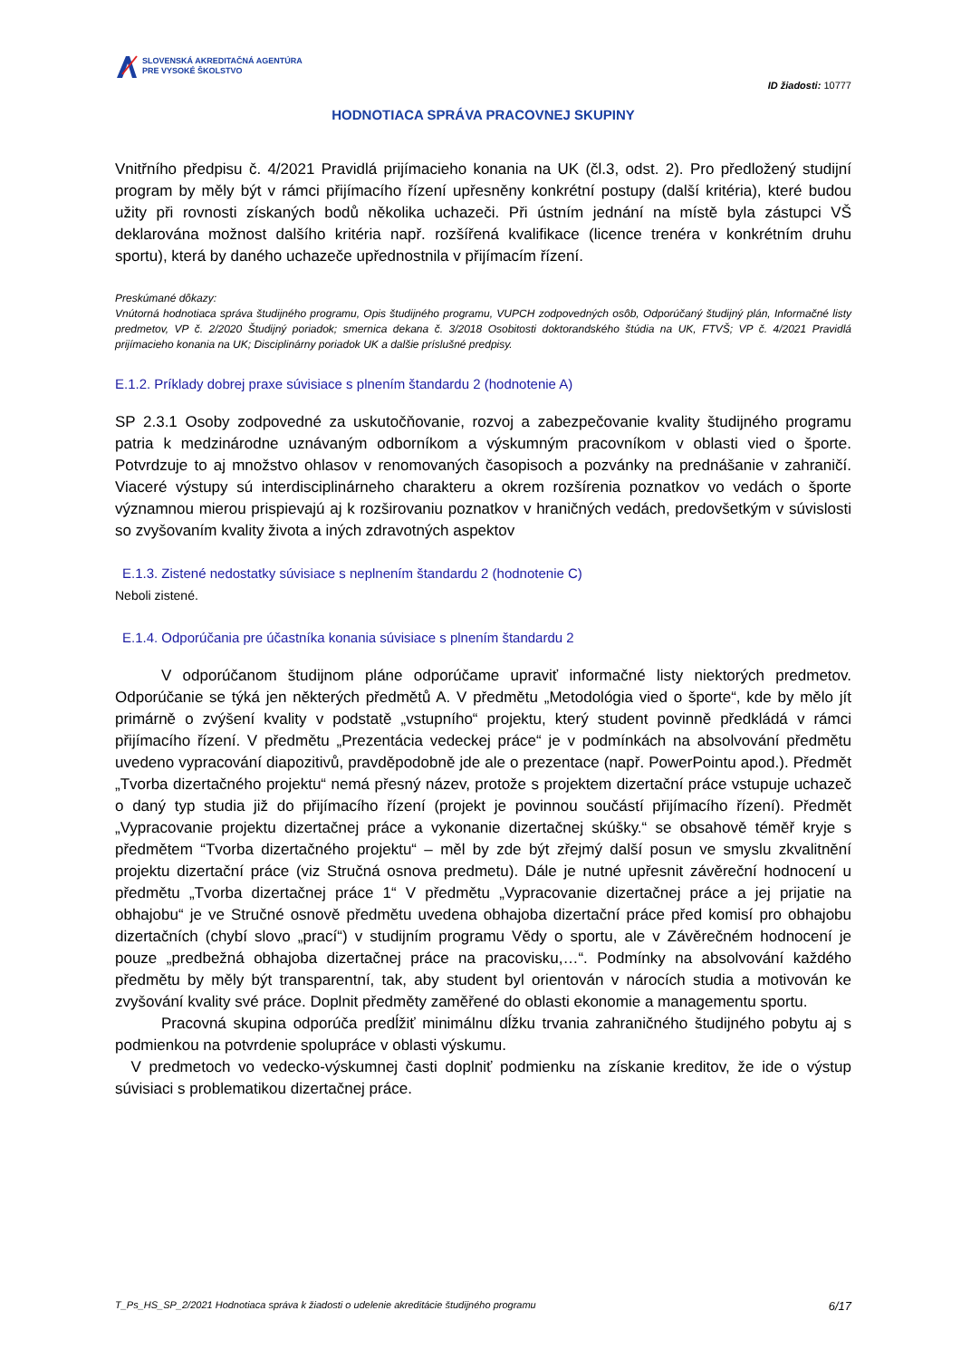SLOVENSKÁ AKREDITAČNÁ AGENTÚRA
PRE VYSOKÉ ŠKOLSTVO
ID žiadosti: 10777
HODNOTIACA SPRÁVA PRACOVNEJ SKUPINY
Vnitřního předpisu č. 4/2021 Pravidlá prijímacieho konania na UK (čl.3, odst. 2). Pro předložený studijní program by měly být v rámci přijímacího řízení upřesněny konkrétní postupy (další kritéria), které budou užity při rovnosti získaných bodů několika uchazeči. Při ústním jednání na místě byla zástupci VŠ deklarována možnost dalšího kritéria např. rozšířená kvalifikace (licence trenéra v konkrétním druhu sportu), která by daného uchazeče upřednostnila v přijímacím řízení.
Preskúmané dôkazy:
Vnútorná hodnotiaca správa študijného programu, Opis študijného programu, VUPCH zodpovedných osôb, Odporúčaný študijný plán, Informačné listy predmetov, VP č. 2/2020 Študijný poriadok; smernica dekana č. 3/2018 Osobitosti doktorandského štúdia na UK, FTVŠ; VP č. 4/2021 Pravidlá prijímacieho konania na UK; Disciplinárny poriadok UK a dalšie príslušné predpisy.
E.1.2. Príklady dobrej praxe súvisiace s plnením štandardu 2 (hodnotenie A)
SP 2.3.1 Osoby zodpovedné za uskutočňovanie, rozvoj a zabezpečovanie kvality študijného programu patria k medzinárodne uznávaným odborníkom a výskumným pracovníkom v oblasti vied o športe. Potvrdzuje to aj množstvo ohlasov v renomovaných časopisoch a pozvánky na prednášanie v zahraničí. Viaceré výstupy sú interdisciplinárneho charakteru a okrem rozšírenia poznatkov vo vedách o športe významnou mierou prispievajú aj k rozširovaniu poznatkov v hraničných vedách, predovšetkým v súvislosti so zvyšovaním kvality života a iných zdravotných aspektov
E.1.3. Zistené nedostatky súvisiace s neplnením štandardu 2 (hodnotenie C)
Neboli zistené.
E.1.4. Odporúčania pre účastníka konania súvisiace s plnením štandardu 2
   V odporúčanom študijnom pláne odporúčame upraviť informačné listy niektorých predmetov. Odporúčanie se týká jen některých předmětů A. V předmětu „Metodológia vied o športe“, kde by mělo jít primárně o zvýšení kvality v podstatě „vstupního“ projektu, který student povinně předkládá v rámci přijímacího řízení. V předmětu „Prezentácia vedeckej práce“ je v podmínkách na absolvování předmětu uvedeno vypracování diapozitivů, pravděpodobně jde ale o prezentace (např. PowerPointu apod.). Předmět „Tvorba dizertačného projektu“ nemá přesný název, protože s projektem dizertační práce vstupuje uchazeč o daný typ studia již do přijímacího řízení (projekt je povinnou součástí přijímacího řízení). Předmět „Vypracovanie projektu dizertačnej práce a vykonanie dizertačnej skúšky.“ se obsahově téměř kryje s předmětem “Tvorba dizertačného projektu“ – měl by zde být zřejmý další posun ve smyslu zkvalitnění projektu dizertační práce (viz Stručná osnova predmetu). Dále je nutné upřesnit závěreční hodnocení u předmětu „Tvorba dizertačnej práce 1“ V předmětu „Vypracovanie dizertačnej práce a jej prijatie na obhajobu“ je ve Stručné osnově předmětu uvedena obhajoba dizertační práce před komisí pro obhajobu dizertačních (chybí slovo „prací“) v studijním programu Vědy o sportu, ale v Závěrečném hodnocení je pouze „predbežná obhajoba dizertačnej práce na pracovisku,…“. Podmínky na absolvování každého předmětu by měly být transparentní, tak, aby student byl orientován v nárocích studia a motivován ke zvyšování kvality své práce. Doplnit předměty zaměřené do oblasti ekonomie a managementu sportu.
   Pracovná skupina odporúča predĺžiť minimálnu dĺžku trvania zahraničného študijného pobytu aj s podmienkou na potvrdenie spolupráce v oblasti výskumu.
V predmetoch vo vedecko-výskumnej časti doplniť podmienku na získanie kreditov, že ide o výstup súvisiaci s problematikou dizertačnej práce.
T_Ps_HS_SP_2/2021 Hodnotiaca správa k žiadosti o udelenie akreditácie študijného programu 6/17